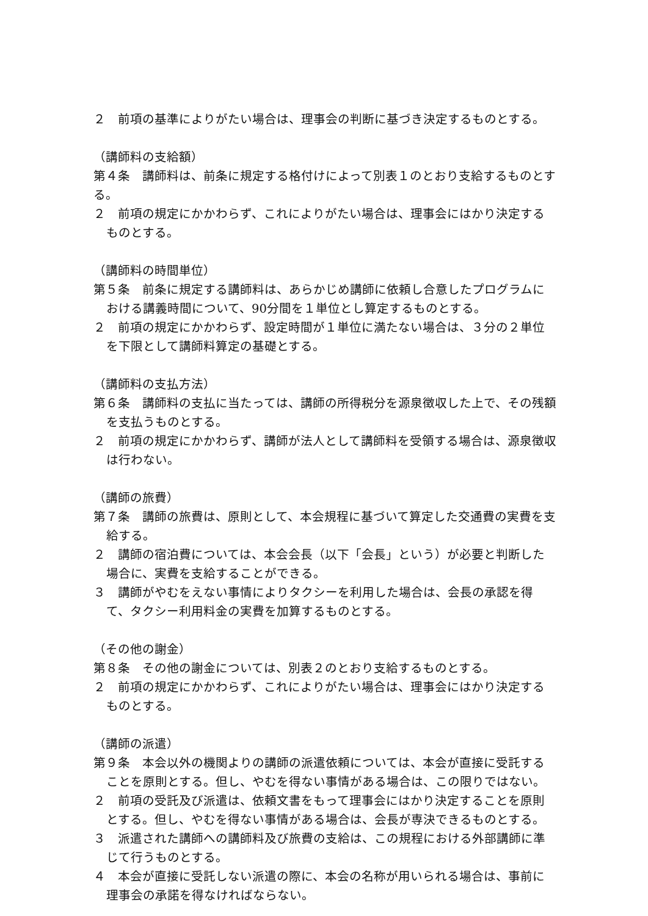２　前項の基準によりがたい場合は、理事会の判断に基づき決定するものとする。
（講師料の支給額）
第４条　講師料は、前条に規定する格付けによって別表１のとおり支給するものとする。
２　前項の規定にかかわらず、これによりがたい場合は、理事会にはかり決定するものとする。
（講師料の時間単位）
第５条　前条に規定する講師料は、あらかじめ講師に依頼し合意したプログラムにおける講義時間について、90分間を１単位とし算定するものとする。
２　前項の規定にかかわらず、設定時間が１単位に満たない場合は、３分の２単位を下限として講師料算定の基礎とする。
（講師料の支払方法）
第６条　講師料の支払に当たっては、講師の所得税分を源泉徴収した上で、その残額を支払うものとする。
２　前項の規定にかかわらず、講師が法人として講師料を受領する場合は、源泉徴収は行わない。
（講師の旅費）
第７条　講師の旅費は、原則として、本会規程に基づいて算定した交通費の実費を支給する。
２　講師の宿泊費については、本会会長（以下「会長」という）が必要と判断した場合に、実費を支給することができる。
３　講師がやむをえない事情によりタクシーを利用した場合は、会長の承認を得て、タクシー利用料金の実費を加算するものとする。
（その他の謝金）
第８条　その他の謝金については、別表２のとおり支給するものとする。
２　前項の規定にかかわらず、これによりがたい場合は、理事会にはかり決定するものとする。
（講師の派遣）
第９条　本会以外の機関よりの講師の派遣依頼については、本会が直接に受託することを原則とする。但し、やむを得ない事情がある場合は、この限りではない。
２　前項の受託及び派遣は、依頼文書をもって理事会にはかり決定することを原則とする。但し、やむを得ない事情がある場合は、会長が専決できるものとする。
３　派遣された講師への講師料及び旅費の支給は、この規程における外部講師に準じて行うものとする。
４　本会が直接に受託しない派遣の際に、本会の名称が用いられる場合は、事前に理事会の承諾を得なければならない。